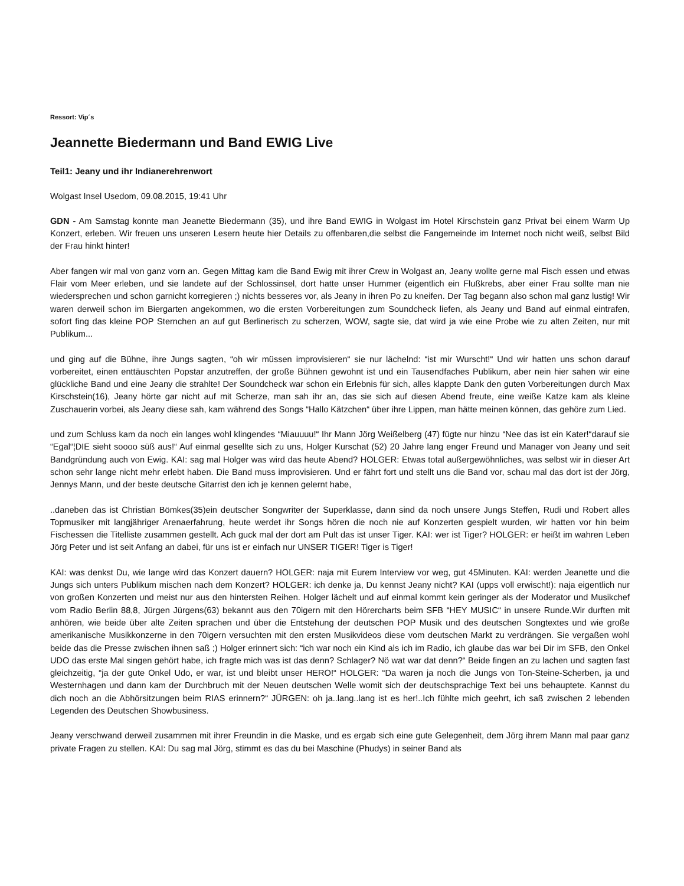Ressort: Vip´s
Jeannette Biedermann und Band EWIG Live
Teil1: Jeany und ihr Indianerehrenwort
Wolgast Insel Usedom, 09.08.2015, 19:41 Uhr
GDN - Am Samstag konnte man Jeanette Biedermann (35), und ihre Band EWIG in Wolgast im Hotel Kirschstein ganz Privat bei einem Warm Up Konzert, erleben. Wir freuen uns unseren Lesern heute hier Details zu offenbaren,die selbst die Fangemeinde im Internet noch nicht weiß, selbst Bild der Frau hinkt hinter!
Aber fangen wir mal von ganz vorn an. Gegen Mittag kam die Band Ewig mit ihrer Crew in Wolgast an, Jeany wollte gerne mal Fisch essen und etwas Flair vom Meer erleben, und sie landete auf der Schlossinsel, dort hatte unser Hummer (eigentlich ein Flußkrebs, aber einer Frau sollte man nie wiedersprechen und schon garnicht korregieren ;) nichts besseres vor, als Jeany in ihren Po zu kneifen. Der Tag begann also schon mal ganz lustig! Wir waren derweil schon im Biergarten angekommen, wo die ersten Vorbereitungen zum Soundcheck liefen, als Jeany und Band auf einmal eintrafen, sofort fing das kleine POP Sternchen an auf gut Berlinerisch zu scherzen, WOW, sagte sie, dat wird ja wie eine Probe wie zu alten Zeiten, nur mit Publikum...
und ging auf die Bühne, ihre Jungs sagten, “oh wir müssen improvisieren“ sie nur lächelnd: “ist mir Wurscht!“ Und wir hatten uns schon darauf vorbereitet, einen enttäuschten Popstar anzutreffen, der große Bühnen gewohnt ist und ein Tausendfaches Publikum, aber nein hier sahen wir eine glückliche Band und eine Jeany die strahlte! Der Soundcheck war schon ein Erlebnis für sich, alles klappte Dank den guten Vorbereitungen durch Max Kirschstein(16), Jeany hörte gar nicht auf mit Scherze, man sah ihr an, das sie sich auf diesen Abend freute, eine weiße Katze kam als kleine Zuschauerin vorbei, als Jeany diese sah, kam während des Songs “Hallo Kätzchen“ über ihre Lippen, man hätte meinen können, das gehöre zum Lied.
und zum Schluss kam da noch ein langes wohl klingendes “Miauuuu!“ Ihr Mann Jörg Weißelberg (47) fügte nur hinzu “Nee das ist ein Kater!“darauf sie “Egal“¦DIE sieht soooo süß aus!“ Auf einmal gesellte sich zu uns, Holger Kurschat (52) 20 Jahre lang enger Freund und Manager von Jeany und seit Bandgründung auch von Ewig. KAI: sag mal Holger was wird das heute Abend? HOLGER: Etwas total außergewöhnliches, was selbst wir in dieser Art schon sehr lange nicht mehr erlebt haben. Die Band muss improvisieren. Und er fährt fort und stellt uns die Band vor, schau mal das dort ist der Jörg, Jennys Mann, und der beste deutsche Gitarrist den ich je kennen gelernt habe,
..daneben das ist Christian Bömkes(35)ein deutscher Songwriter der Superklasse, dann sind da noch unsere Jungs Steffen, Rudi und Robert alles Topmusiker mit langjähriger Arenaerfahrung, heute werdet ihr Songs hören die noch nie auf Konzerten gespielt wurden, wir hatten vor hin beim Fischessen die Titelliste zusammen gestellt. Ach guck mal der dort am Pult das ist unser Tiger. KAI: wer ist Tiger? HOLGER: er heißt im wahren Leben Jörg Peter und ist seit Anfang an dabei, für uns ist er einfach nur UNSER TIGER! Tiger is Tiger!
KAI: was denkst Du, wie lange wird das Konzert dauern? HOLGER: naja mit Eurem Interview vor weg, gut 45Minuten. KAI: werden Jeanette und die Jungs sich unters Publikum mischen nach dem Konzert? HOLGER: ich denke ja, Du kennst Jeany nicht? KAI (upps voll erwischt!): naja eigentlich nur von großen Konzerten und meist nur aus den hintersten Reihen. Holger lächelt und auf einmal kommt kein geringer als der Moderator und Musikchef vom Radio Berlin 88,8, Jürgen Jürgens(63) bekannt aus den 70igern mit den Hörercharts beim SFB “HEY MUSIC“ in unsere Runde.Wir durften mit anhören, wie beide über alte Zeiten sprachen und über die Entstehung der deutschen POP Musik und des deutschen Songtextes und wie große amerikanische Musikkonzerne in den 70igern versuchten mit den ersten Musikvideos diese vom deutschen Markt zu verdrängen. Sie vergaßen wohl beide das die Presse zwischen ihnen saß ;) Holger erinnert sich: “ich war noch ein Kind als ich im Radio, ich glaube das war bei Dir im SFB, den Onkel UDO das erste Mal singen gehört habe, ich fragte mich was ist das denn? Schlager? Nö wat war dat denn?“ Beide fingen an zu lachen und sagten fast gleichzeitig, “ja der gute Onkel Udo, er war, ist und bleibt unser HERO!“ HOLGER: “Da waren ja noch die Jungs von Ton-Steine-Scherben, ja und Westernhagen und dann kam der Durchbruch mit der Neuen deutschen Welle womit sich der deutschsprachige Text bei uns behauptete. Kannst du dich noch an die Abhörsitzungen beim RIAS erinnern?“ JÜRGEN: oh ja..lang..lang ist es her!..Ich fühlte mich geehrt, ich saß zwischen 2 lebenden Legenden des Deutschen Showbusiness.
Jeany verschwand derweil zusammen mit ihrer Freundin in die Maske, und es ergab sich eine gute Gelegenheit, dem Jörg ihrem Mann mal paar ganz private Fragen zu stellen. KAI: Du sag mal Jörg, stimmt es das du bei Maschine (Phudys) in seiner Band als